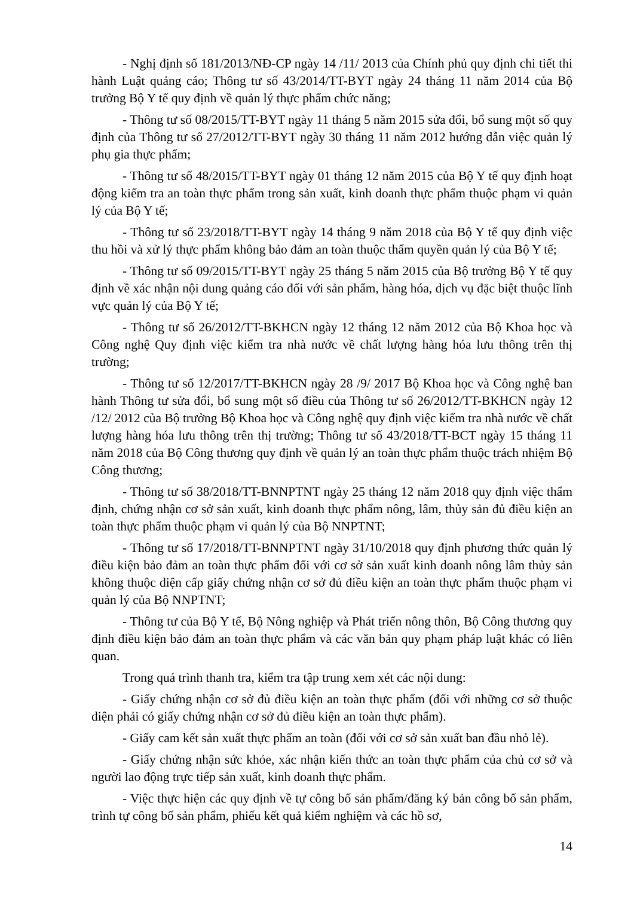- Nghị định số 181/2013/NĐ-CP ngày 14 /11/ 2013 của Chính phủ quy định chi tiết thi hành Luật quảng cáo; Thông tư số 43/2014/TT-BYT ngày 24 tháng 11 năm 2014 của Bộ trưởng Bộ Y tế quy định về quản lý thực phẩm chức năng;
- Thông tư số 08/2015/TT-BYT ngày 11 tháng 5 năm 2015 sửa đổi, bổ sung một số quy định của Thông tư số 27/2012/TT-BYT ngày 30 tháng 11 năm 2012 hướng dẫn việc quản lý phụ gia thực phẩm;
- Thông tư số 48/2015/TT-BYT ngày 01 tháng 12 năm 2015 của Bộ Y tế quy định hoạt động kiểm tra an toàn thực phẩm trong sản xuất, kinh doanh thực phẩm thuộc phạm vi quản lý của Bộ Y tế;
- Thông tư số 23/2018/TT-BYT ngày 14 tháng 9 năm 2018 của Bộ Y tế quy định việc thu hồi và xử lý thực phẩm không bảo đảm an toàn thuộc thẩm quyền quản lý của Bộ Y tế;
- Thông tư số 09/2015/TT-BYT ngày 25 tháng 5 năm 2015 của Bộ trưởng Bộ Y tế quy định về xác nhận nội dung quảng cáo đối với sản phẩm, hàng hóa, dịch vụ đặc biệt thuộc lĩnh vực quản lý của Bộ Y tế;
- Thông tư số 26/2012/TT-BKHCN ngày 12 tháng 12 năm 2012 của Bộ Khoa học và Công nghệ Quy định việc kiểm tra nhà nước về chất lượng hàng hóa lưu thông trên thị trường;
- Thông tư số 12/2017/TT-BKHCN ngày 28 /9/ 2017 Bộ Khoa học và Công nghệ ban hành Thông tư sửa đổi, bổ sung một số điều của Thông tư số 26/2012/TT-BKHCN ngày 12 /12/ 2012 của Bộ trưởng Bộ Khoa học và Công nghệ quy định việc kiểm tra nhà nước về chất lượng hàng hóa lưu thông trên thị trường; Thông tư số 43/2018/TT-BCT ngày 15 tháng 11 năm 2018 của Bộ Công thương quy định về quản lý an toàn thực phẩm thuộc trách nhiệm Bộ Công thương;
- Thông tư số 38/2018/TT-BNNPTNT ngày 25 tháng 12 năm 2018 quy định việc thẩm định, chứng nhận cơ sở sản xuất, kinh doanh thực phẩm nông, lâm, thủy sản đủ điều kiện an toàn thực phẩm thuộc phạm vi quản lý của Bộ NNPTNT;
- Thông tư số 17/2018/TT-BNNPTNT ngày 31/10/2018 quy định phương thức quản lý điều kiện bảo đảm an toàn thực phẩm đối với cơ sở sản xuất kinh doanh nông lâm thủy sản không thuộc diện cấp giấy chứng nhận cơ sở đủ điều kiện an toàn thực phẩm thuộc phạm vi quản lý của Bộ NNPTNT;
- Thông tư của Bộ Y tế, Bộ Nông nghiệp và Phát triển nông thôn, Bộ Công thương quy định điều kiện bảo đảm an toàn thực phẩm và các văn bản quy phạm pháp luật khác có liên quan.
Trong quá trình thanh tra, kiểm tra tập trung xem xét các nội dung:
- Giấy chứng nhận cơ sở đủ điều kiện an toàn thực phẩm (đối với những cơ sở thuộc diện phải có giấy chứng nhận cơ sở đủ điều kiện an toàn thực phẩm).
- Giấy cam kết sản xuất thực phẩm an toàn (đối với cơ sở sản xuất ban đầu nhỏ lẻ).
- Giấy chứng nhận sức khỏe, xác nhận kiến thức an toàn thực phẩm của chủ cơ sở và người lao động trực tiếp sản xuất, kinh doanh thực phẩm.
- Việc thực hiện các quy định về tự công bố sản phẩm/đăng ký bản công bố sản phẩm, trình tự công bố sản phẩm, phiếu kết quả kiểm nghiệm và các hồ sơ,
14